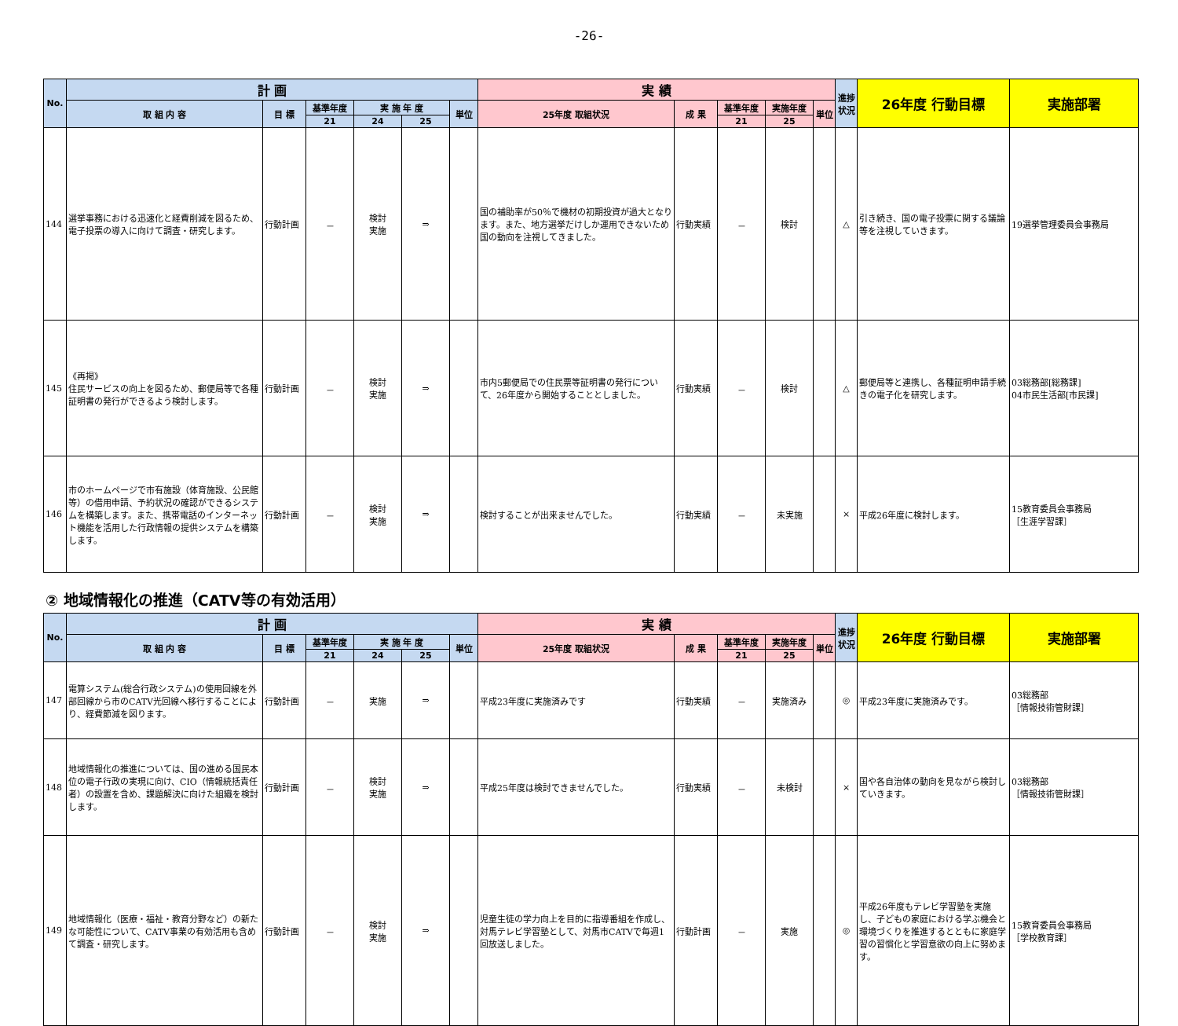-26-
| No. | 計 画 | | | | | | 実 績 | | | | | 進捗状況 | 26年度 行動目標 | 実施部署 |
| --- | --- | --- | --- | --- | --- | --- | --- | --- | --- | --- | --- | --- | --- | --- |
| | 取 組 内 容 | 目 標 | 基準年度 | 実 施 年 度 | | 単位 | 25年度 取組状況 | 成 果 | 基準年度 | 実施年度 | 単位 | | | |
| | | | 21 | 24 | 25 | | | | 21 | 25 | | | | |
| 144 | 選挙事務における迅速化と経費削減を図るため、電子投票の導入に向けて調査・研究します。 | 行動計画 | － | 検討 実施 | ⇒ | | 国の補助率が50％で機材の初期投資が過大となります。また、地方選挙だけしか運用できないため国の動向を注視してきました。 | 行動実績 | － | 検討 | | △ | 引き続き、国の電子投票に関する議論等を注視していきます。 | 19選挙管理委員会事務局 |
| 145 | 《再掲》 住民サービスの向上を図るため、郵便局等で各種証明書の発行ができるよう検討します。 | 行動計画 | － | 検討 実施 | ⇒ | | 市内5郵便局での住民票等証明書の発行について、26年度から開始することとしました。 | 行動実績 | － | 検討 | | △ | 郵便局等と連携し、各種証明申請手続きの電子化を研究します。 | 03総務部[総務課] 04市民生活部[市民課] |
| 146 | 市のホームページで市有施設（体育施設、公民館等）の借用申請、予約状況の確認ができるシステムを構築します。また、携帯電話のインターネット機能を活用した行政情報の提供システムを構築します。 | 行動計画 | － | 検討 実施 | ⇒ | | 検討することが出来ませんでした。 | 行動実績 | － | 未実施 | | × | 平成26年度に検討します。 | 15教育委員会事務局 ［生涯学習課］ |
② 地域情報化の推進（CATV等の有効活用）
| No. | 計 画 | | | | | | 実 績 | | | | | 進捗状況 | 26年度 行動目標 | 実施部署 |
| --- | --- | --- | --- | --- | --- | --- | --- | --- | --- | --- | --- | --- | --- | --- |
| | 取 組 内 容 | 目 標 | 基準年度 | 実 施 年 度 | | 単位 | 25年度 取組状況 | 成 果 | 基準年度 | 実施年度 | 単位 | | | |
| | | | 21 | 24 | 25 | | | | 21 | 25 | | | | |
| 147 | 電算システム(総合行政システム)の使用回線を外部回線から市のCATV光回線へ移行することにより、経費節減を図ります。 | 行動計画 | － | 実施 | ⇒ | | 平成23年度に実施済みです | 行動実績 | － | 実施済み | | ◎ | 平成23年度に実施済みです。 | 03総務部 ［情報技術管財課］ |
| 148 | 地域情報化の推進については、国の進める国民本位の電子行政の実現に向け、CIO（情報統括責任者）の設置を含め、課題解決に向けた組織を検討します。 | 行動計画 | － | 検討 実施 | ⇒ | | 平成25年度は検討できませんでした。 | 行動実績 | － | 未検討 | | × | 国や各自治体の動向を見ながら検討していきます。 | 03総務部 ［情報技術管財課］ |
| 149 | 地域情報化（医療・福祉・教育分野など）の新たな可能性について、CATV事業の有効活用も含めて調査・研究します。 | 行動計画 | － | 検討 実施 | ⇒ | | 児童生徒の学力向上を目的に指導番組を作成し、対馬テレビ学習塾として、対馬市CATVで毎週1回放送しました。 | 行動計画 | － | 実施 | | ◎ | 平成26年度もテレビ学習塾を実施し、子どもの家庭における学ぶ機会と環境づくりを推進するとともに家庭学習の習慣化と学習意欲の向上に努めます。 | 15教育委員会事務局 ［学校教育課］ |